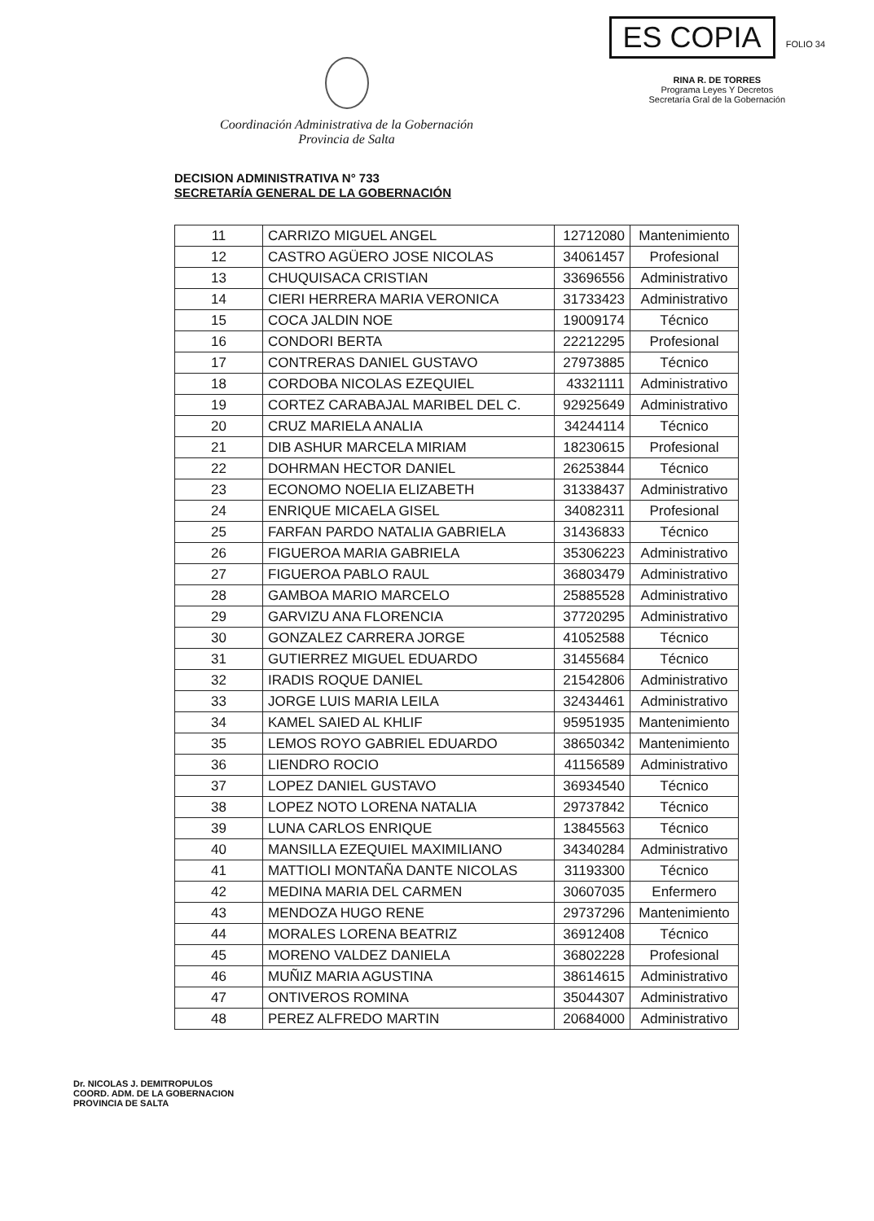Coordinación Administrativa de la Gobernación
Provincia de Salta
ES COPIA
FOLIO 34
RINA R. DE TORRES
Programa Leyes Y Decretos
Secretaría Gral de la Gobernación
DECISION ADMINISTRATIVA N° 733
SECRETARÍA GENERAL DE LA GOBERNACIÓN
| 11 | CARRIZO MIGUEL ANGEL | 12712080 | Mantenimiento |
| 12 | CASTRO AGÜERO JOSE NICOLAS | 34061457 | Profesional |
| 13 | CHUQUISACA CRISTIAN | 33696556 | Administrativo |
| 14 | CIERI HERRERA MARIA VERONICA | 31733423 | Administrativo |
| 15 | COCA JALDIN NOE | 19009174 | Técnico |
| 16 | CONDORI BERTA | 22212295 | Profesional |
| 17 | CONTRERAS DANIEL GUSTAVO | 27973885 | Técnico |
| 18 | CORDOBA NICOLAS EZEQUIEL | 43321111 | Administrativo |
| 19 | CORTEZ CARABAJAL MARIBEL DEL C. | 92925649 | Administrativo |
| 20 | CRUZ MARIELA ANALIA | 34244114 | Técnico |
| 21 | DIB ASHUR MARCELA MIRIAM | 18230615 | Profesional |
| 22 | DOHRMAN HECTOR DANIEL | 26253844 | Técnico |
| 23 | ECONOMO NOELIA ELIZABETH | 31338437 | Administrativo |
| 24 | ENRIQUE MICAELA GISEL | 34082311 | Profesional |
| 25 | FARFAN PARDO NATALIA GABRIELA | 31436833 | Técnico |
| 26 | FIGUEROA MARIA GABRIELA | 35306223 | Administrativo |
| 27 | FIGUEROA PABLO RAUL | 36803479 | Administrativo |
| 28 | GAMBOA MARIO MARCELO | 25885528 | Administrativo |
| 29 | GARVIZU ANA FLORENCIA | 37720295 | Administrativo |
| 30 | GONZALEZ CARRERA JORGE | 41052588 | Técnico |
| 31 | GUTIERREZ MIGUEL EDUARDO | 31455684 | Técnico |
| 32 | IRADIS ROQUE DANIEL | 21542806 | Administrativo |
| 33 | JORGE LUIS MARIA LEILA | 32434461 | Administrativo |
| 34 | KAMEL SAIED AL KHLIF | 95951935 | Mantenimiento |
| 35 | LEMOS ROYO GABRIEL EDUARDO | 38650342 | Mantenimiento |
| 36 | LIENDRO ROCIO | 41156589 | Administrativo |
| 37 | LOPEZ DANIEL GUSTAVO | 36934540 | Técnico |
| 38 | LOPEZ NOTO LORENA NATALIA | 29737842 | Técnico |
| 39 | LUNA CARLOS ENRIQUE | 13845563 | Técnico |
| 40 | MANSILLA EZEQUIEL MAXIMILIANO | 34340284 | Administrativo |
| 41 | MATTIOLI MONTAÑA DANTE NICOLAS | 31193300 | Técnico |
| 42 | MEDINA MARIA DEL CARMEN | 30607035 | Enfermero |
| 43 | MENDOZA HUGO RENE | 29737296 | Mantenimiento |
| 44 | MORALES LORENA BEATRIZ | 36912408 | Técnico |
| 45 | MORENO VALDEZ DANIELA | 36802228 | Profesional |
| 46 | MUÑIZ MARIA AGUSTINA | 38614615 | Administrativo |
| 47 | ONTIVEROS ROMINA | 35044307 | Administrativo |
| 48 | PEREZ ALFREDO MARTIN | 20684000 | Administrativo |
Dr. NICOLAS J. DEMITROPULOS
COORD. ADM. DE LA GOBERNACION
PROVINCIA DE SALTA